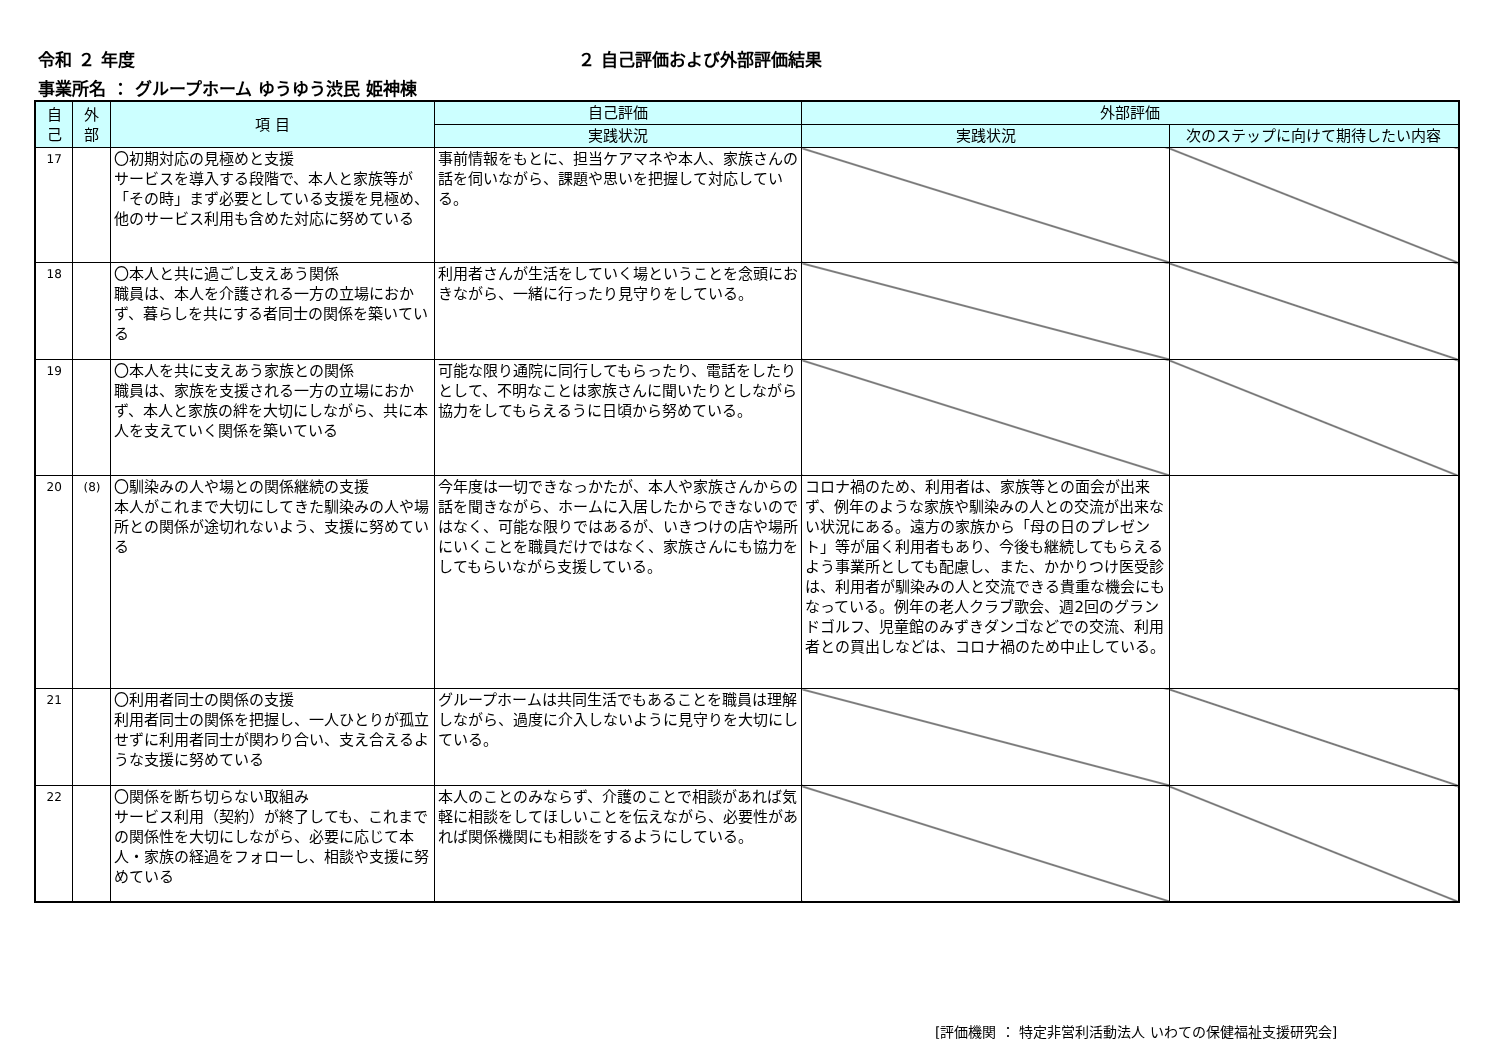令和 ２ 年度 ２ 自己評価および外部評価結果
事業所名 ： グループホーム ゆうゆう渋民 姫神棟
| 自 己 | 外 部 | 項 目 | 自己評価 | 外部評価 | |
| --- | --- | --- | --- | --- | --- |
| | | | 実践状況 | 実践状況 | 次のステップに向けて期待したい内容 |
| 17 | | 〇初期対応の見極めと支援 サービスを導入する段階で、本人と家族等が「その時」まず必要としている支援を見極め、他のサービス利用も含めた対応に努めている | 事前情報をもとに、担当ケアマネや本人、家族さんの話を伺いながら、課題や思いを把握して対応している。 | | |
| 18 | | 〇本人と共に過ごし支えあう関係 職員は、本人を介護される一方の立場におかず、暮らしを共にする者同士の関係を築いている | 利用者さんが生活をしていく場ということを念頭におきながら、一緒に行ったり見守りをしている。 | | |
| 19 | | 〇本人を共に支えあう家族との関係 職員は、家族を支援される一方の立場におかず、本人と家族の絆を大切にしながら、共に本人を支えていく関係を築いている | 可能な限り通院に同行してもらったり、電話をしたりとして、不明なことは家族さんに聞いたりとしながら協力をしてもらえるうに日頃から努めている。 | | |
| 20 | (8) | 〇馴染みの人や場との関係継続の支援 本人がこれまで大切にしてきた馴染みの人や場所との関係が途切れないよう、支援に努めている | 今年度は一切できなっかたが、本人や家族さんからの話を聞きながら、ホームに入居したからできないのではなく、可能な限りではあるが、いきつけの店や場所にいくことを職員だけではなく、家族さんにも協力をしてもらいながら支援している。 | コロナ禍のため、利用者は、家族等との面会が出来ず、例年のような家族や馴染みの人との交流が出来ない状況にある。遠方の家族から「母の日のプレゼント」等が届く利用者もあり、今後も継続してもらえるよう事業所としても配慮し、また、かかりつけ医受診は、利用者が馴染みの人と交流できる貴重な機会にもなっている。例年の老人クラブ歌会、週2回のグランドゴルフ、児童館のみずきダンゴなどでの交流、利用者との買出しなどは、コロナ禍のため中止している。 | |
| 21 | | 〇利用者同士の関係の支援 利用者同士の関係を把握し、一人ひとりが孤立せずに利用者同士が関わり合い、支え合えるような支援に努めている | グループホームは共同生活でもあることを職員は理解しながら、過度に介入しないように見守りを大切にしている。 | | |
| 22 | | 〇関係を断ち切らない取組み サービス利用（契約）が終了しても、これまでの関係性を大切にしながら、必要に応じて本人・家族の経過をフォローし、相談や支援に努めている | 本人のことのみならず、介護のことで相談があれば気軽に相談をしてほしいことを伝えながら、必要性があれば関係機関にも相談をするようにしている。 | | |
[評価機関 ： 特定非営利活動法人 いわての保健福祉支援研究会]